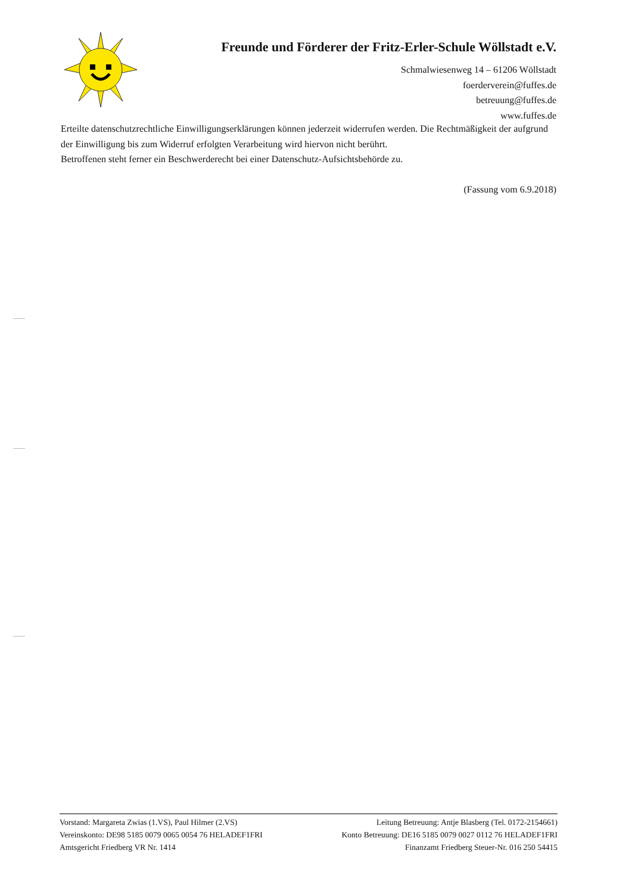Freunde und Förderer der Fritz-Erler-Schule Wöllstadt e.V.
Schmalwiesenweg 14 – 61206 Wöllstadt
foerderverein@fuffes.de
betreuung@fuffes.de
www.fuffes.de
Erteilte datenschutzrechtliche Einwilligungserklärungen können jederzeit widerrufen werden. Die Rechtmäßigkeit der aufgrund der Einwilligung bis zum Widerruf erfolgten Verarbeitung wird hiervon nicht berührt.
Betroffenen steht ferner ein Beschwerderecht bei einer Datenschutz-Aufsichtsbehörde zu.
(Fassung vom 6.9.2018)
Vorstand: Margareta Zwias (1.VS), Paul Hilmer (2.VS) Leitung Betreuung: Antje Blasberg (Tel. 0172-2154661)
Vereinskonto: DE98 5185 0079 0065 0054 76 HELADEF1FRI Konto Betreuung: DE16 5185 0079 0027 0112 76 HELADEF1FRI
Amtsgericht Friedberg VR Nr. 1414 Finanzamt Friedberg Steuer-Nr. 016 250 54415